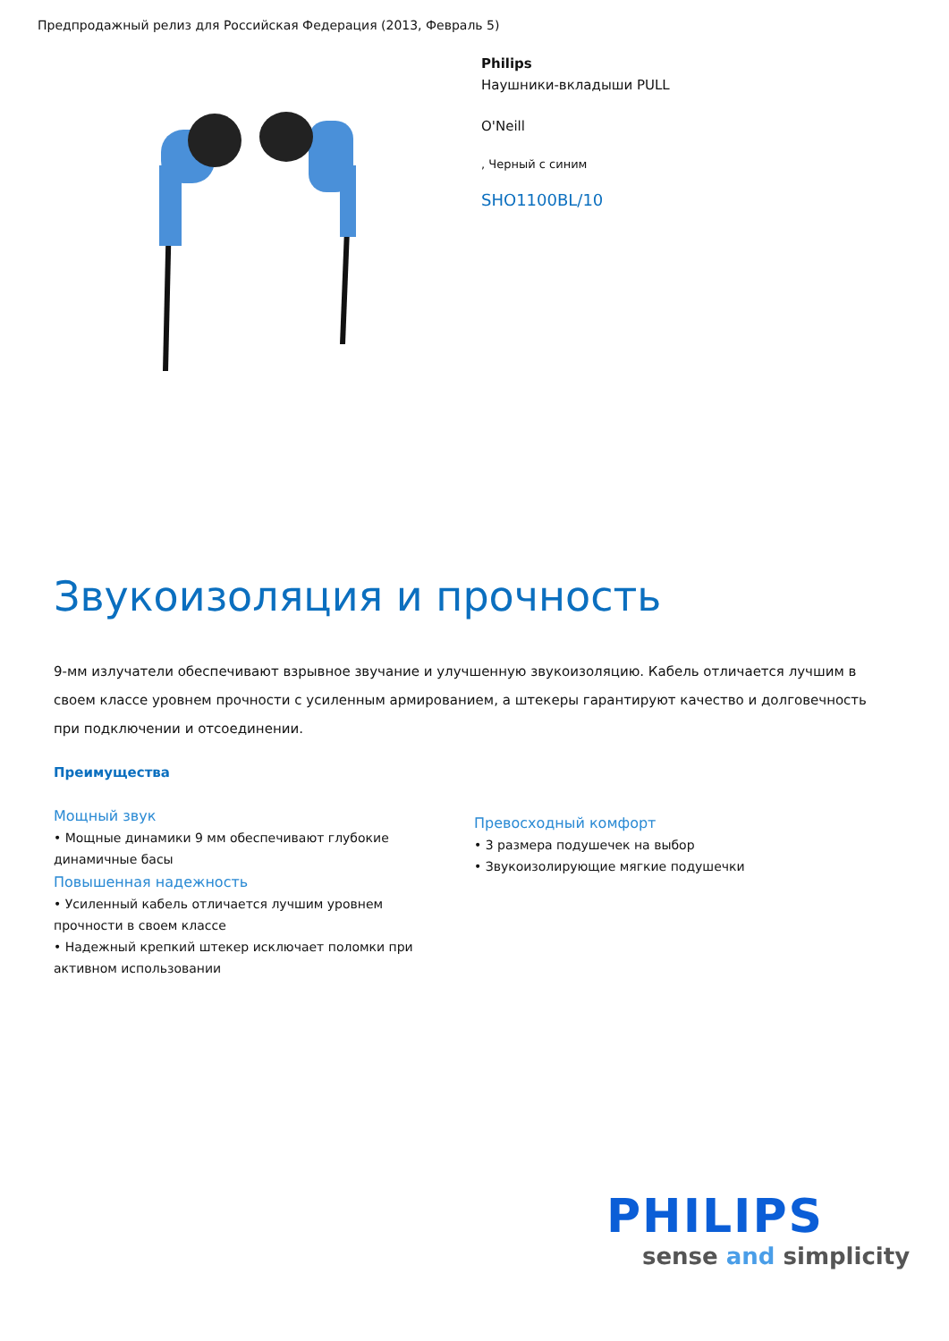Предпродажный релиз для Российская Федерация (2013, Февраль 5)
Philips
Наушники-вкладыши PULL
O'Neill
, Черный с синим
SHO1100BL/10
Звукоизоляция и прочность
9-мм излучатели обеспечивают взрывное звучание и улучшенную звукоизоляцию. Кабель отличается лучшим в своем классе уровнем прочности с усиленным армированием, а штекеры гарантируют качество и долговечность при подключении и отсоединении.
Преимущества
Мощный звук
• Мощные динамики 9 мм обеспечивают глубокие динамичные басы
Повышенная надежность
• Усиленный кабель отличается лучшим уровнем прочности в своем классе
• Надежный крепкий штекер исключает поломки при активном использовании
Превосходный комфорт
• 3 размера подушечек на выбор
• Звукоизолирующие мягкие подушечки
PHILIPS
sense and simplicity